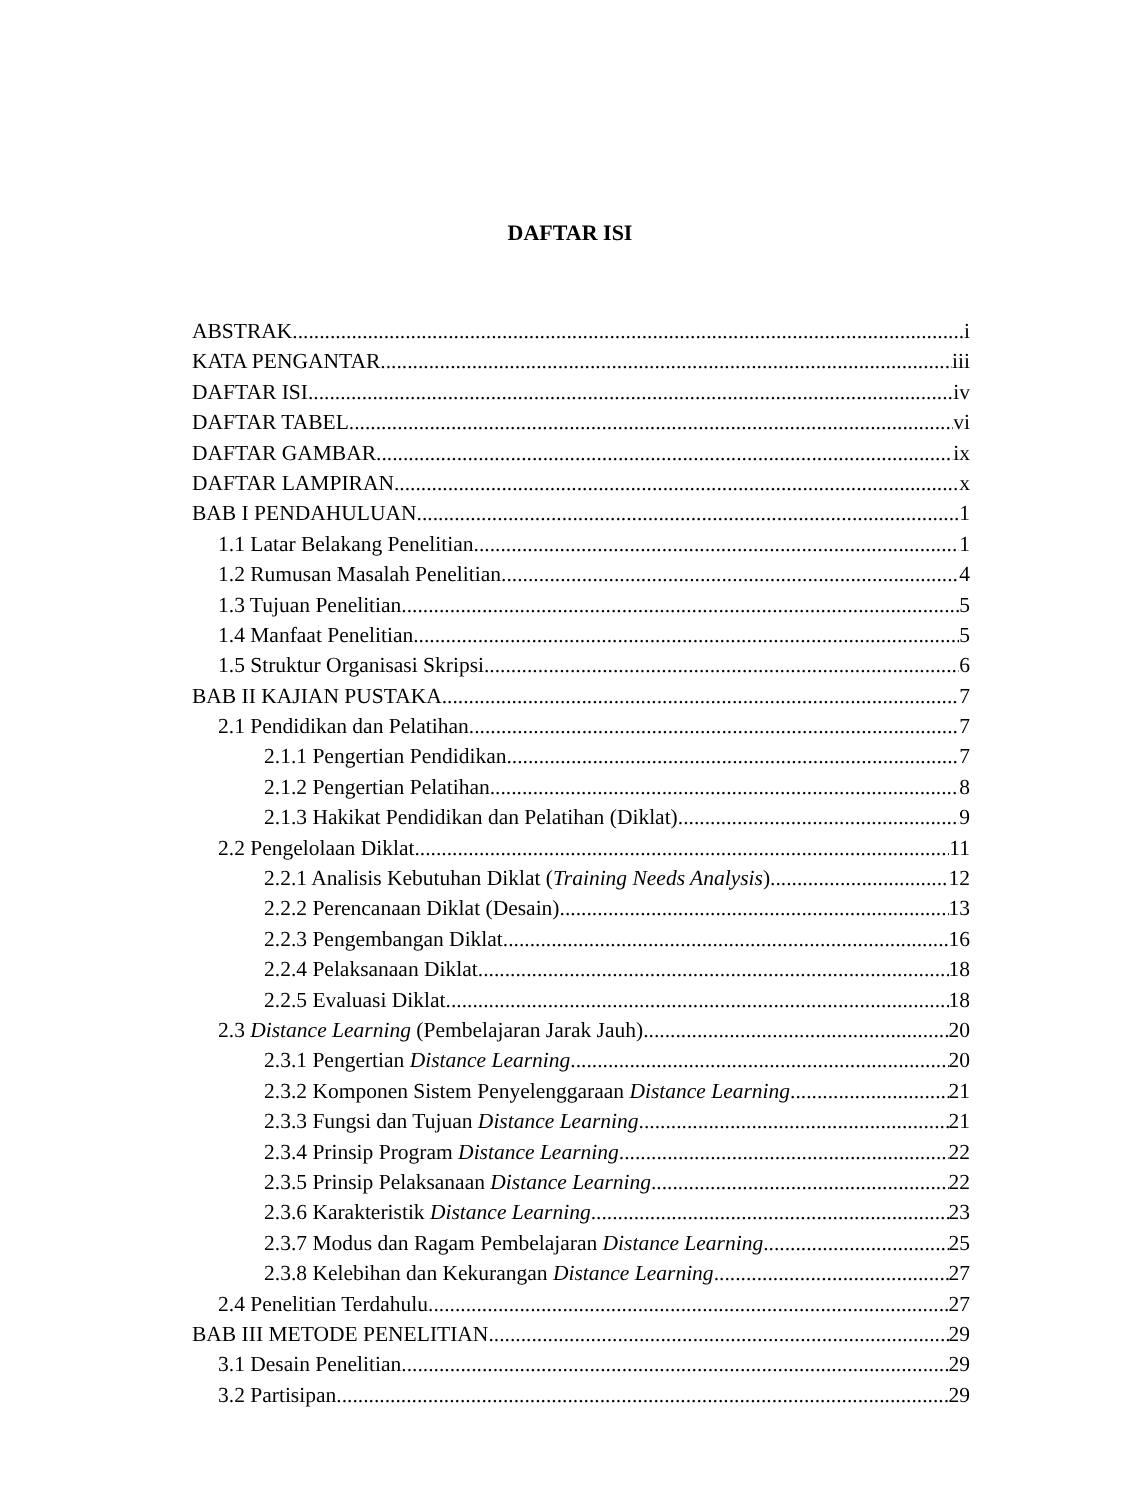DAFTAR ISI
ABSTRAK i
KATA PENGANTAR iii
DAFTAR ISI iv
DAFTAR TABEL vi
DAFTAR GAMBAR ix
DAFTAR LAMPIRAN x
BAB I PENDAHULUAN 1
1.1 Latar Belakang Penelitian 1
1.2 Rumusan Masalah Penelitian 4
1.3 Tujuan Penelitian 5
1.4 Manfaat Penelitian 5
1.5 Struktur Organisasi Skripsi 6
BAB II KAJIAN PUSTAKA 7
2.1 Pendidikan dan Pelatihan 7
2.1.1 Pengertian Pendidikan 7
2.1.2 Pengertian Pelatihan 8
2.1.3 Hakikat Pendidikan dan Pelatihan (Diklat) 9
2.2 Pengelolaan Diklat 11
2.2.1 Analisis Kebutuhan Diklat (Training Needs Analysis) 12
2.2.2 Perencanaan Diklat (Desain) 13
2.2.3 Pengembangan Diklat 16
2.2.4 Pelaksanaan Diklat 18
2.2.5 Evaluasi Diklat 18
2.3 Distance Learning (Pembelajaran Jarak Jauh) 20
2.3.1 Pengertian Distance Learning 20
2.3.2 Komponen Sistem Penyelenggaraan Distance Learning 21
2.3.3 Fungsi dan Tujuan Distance Learning 21
2.3.4 Prinsip Program Distance Learning 22
2.3.5 Prinsip Pelaksanaan Distance Learning 22
2.3.6 Karakteristik Distance Learning 23
2.3.7 Modus dan Ragam Pembelajaran Distance Learning 25
2.3.8 Kelebihan dan Kekurangan Distance Learning 27
2.4 Penelitian Terdahulu 27
BAB III METODE PENELITIAN 29
3.1 Desain Penelitian 29
3.2 Partisipan 29